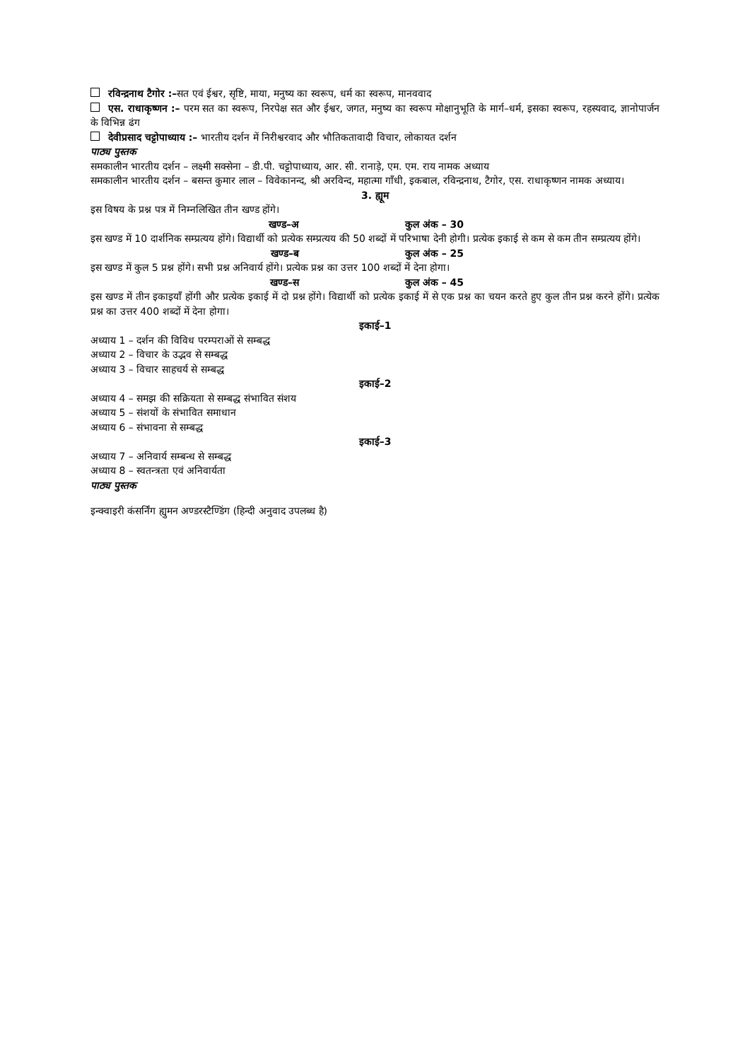रविन्द्रनाथ टैगोर :–सत एवं ईश्वर, सृष्टि, माया, मनुष्य का स्वरूप, धर्म का स्वरूप, मानववाद
एस. राधाकृष्णन :– परम सत का स्वरूप, निरपेक्ष सत और ईश्वर, जगत, मनुष्य का स्वरूप मोक्षानुभूति के मार्ग–धर्म, इसका स्वरूप, रहस्यवाद, ज्ञानोपार्जन के विभिन्न ढंग
देवीप्रसाद चट्टोपाध्याय :– भारतीय दर्शन में निरीश्वरवाद और भौतिकतावादी विचार, लोकायत दर्शन
पाठ्य पुस्तक
समकालीन भारतीय दर्शन – लक्ष्मी सक्सेना – डी.पी. चट्टोपाध्याय, आर. सी. रानाड़े, एम. एम. राय नामक अध्याय
समकालीन भारतीय दर्शन – बसन्त कुमार लाल – विवेकानन्द, श्री अरविन्द, महात्मा गाँधी, इकबाल, रविन्द्रनाथ, टैगोर, एस. राधाकृष्णन नामक अध्याय।
3. ह्यूम
इस विषय के प्रश्न पत्र में निम्नलिखित तीन खण्ड होंगे।
खण्ड–अ कुल अंक – 30
इस खण्ड में 10 दार्शनिक सम्प्रत्यय होंगे। विद्यार्थी को प्रत्येक सम्प्रत्यय की 50 शब्दों में परिभाषा देनी होगी। प्रत्येक इकाई से कम से कम तीन सम्प्रत्यय होंगे।
खण्ड–ब कुल अंक – 25
इस खण्ड में कुल 5 प्रश्न होंगे। सभी प्रश्न अनिवार्य होंगे। प्रत्येक प्रश्न का उत्तर 100 शब्दों में देना होगा।
खण्ड–स कुल अंक – 45
इस खण्ड में तीन इकाइयाँ होंगी और प्रत्येक इकाई में दो प्रश्न होंगे। विद्यार्थी को प्रत्येक इकाई में से एक प्रश्न का चयन करते हुए कुल तीन प्रश्न करने होंगे। प्रत्येक प्रश्न का उत्तर 400 शब्दों में देना होगा।
इकाई–1
अध्याय 1 – दर्शन की विविध परम्पराओं से सम्बद्ध
अध्याय 2 – विचार के उद्भव से सम्बद्ध
अध्याय 3 – विचार साहचर्य से सम्बद्ध
इकाई–2
अध्याय 4 – समझ की सक्रियता से सम्बद्ध संभावित संशय
अध्याय 5 – संशयों के संभावित समाधान
अध्याय 6 – संभावना से सम्बद्ध
इकाई–3
अध्याय 7 – अनिवार्य सम्बन्ध से सम्बद्ध
अध्याय 8 – स्वतन्त्रता एवं अनिवार्यता
पाठ्य पुस्तक
इन्क्वाइरी कंसर्निंग ह्युमन अण्डरस्टैण्डिंग (हिन्दी अनुवाद उपलब्ध है)